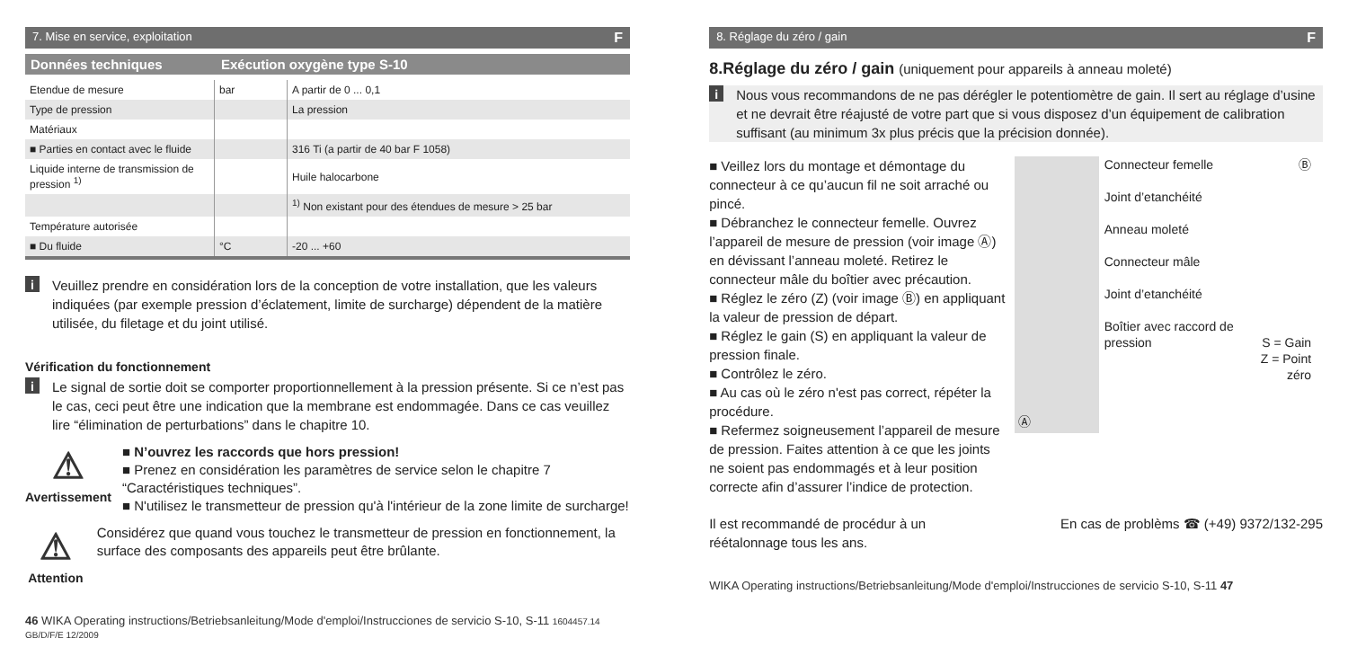7. Mise en service, exploitation F
Données techniques Exécution oxygène type S-10
| Etendue de mesure | bar | A partir de 0 ... 0,1 |
| Type de pression | | La pression |
| Matériaux | | |
| ■ Parties en contact avec le fluide | | 316 Ti (a partir de 40 bar F 1058) |
| Liquide interne de transmission de pression <sup>1)</sup> | | Huile halocarbone |
| | | <sup>1)</sup> Non existant pour des étendues de mesure > 25 bar |
| Température autorisée | | |
| ■ Du fluide | °C | -20 ... +60 |
i
Veuillez prendre en considération lors de la conception de votre installation, que les valeurs indiquées (par exemple pression d’éclatement, limite de surcharge) dépendent de la matière utilisée, du filetage et du joint utilisé.
Vérification du fonctionnement
i
Le signal de sortie doit se comporter proportionnellement à la pression présente. Si ce n’est pas le cas, ceci peut être une indication que la membrane est endommagée. Dans ce cas veuillez lire “élimination de perturbations” dans le chapitre 10.
⚠
Avertissement
■ N’ouvrez les raccords que hors pression!
■ Prenez en considération les paramètres de service selon le chapitre 7 “Caractéristiques techniques”.
■ N'utilisez le transmetteur de pression qu'à l'intérieur de la zone limite de surcharge!
⚠
Attention
Considérez que quand vous touchez le transmetteur de pression en fonctionnement, la surface des composants des appareils peut être brûlante.
46 WIKA Operating instructions/Betriebsanleitung/Mode d'emploi/Instrucciones de servicio S-10, S-11 1604457.14 GB/D/F/E 12/2009
8. Réglage du zéro / gain F
8.Réglage du zéro / gain (uniquement pour appareils à anneau moleté)
i
Nous vous recommandons de ne pas dérégler le potentiomètre de gain. Il sert au réglage d’usine et ne devrait être réajusté de votre part que si vous disposez d’un équipement de calibration suffisant (au minimum 3x plus précis que la précision donnée).
■ Veillez lors du montage et démontage du connecteur à ce qu’aucun fil ne soit arraché ou pincé.
■ Débranchez le connecteur femelle. Ouvrez l’appareil de mesure de pression (voir image Ⓐ) en dévissant l’anneau moleté. Retirez le connecteur mâle du boîtier avec précaution.
■ Réglez le zéro (Z) (voir image Ⓑ) en appliquant la valeur de pression de départ.
■ Réglez le gain (S) en appliquant la valeur de pression finale.
■ Contrôlez le zéro.
■ Au cas où le zéro n'est pas correct, répéter la procédure.
■ Refermez soigneusement l’appareil de mesure de pression. Faites attention à ce que les joints ne soient pas endommagés et à leur position correcte afin d’assurer l’indice de protection.
Ⓐ
Connecteur femelle
Joint d’etanchéité
Anneau moleté
Connecteur mâle
Joint d’etanchéité
Boîtier avec raccord de pression
Ⓑ
S = Gain
Z = Point zéro
Il est recommandé de procédur à un réétalonnage tous les ans.
En cas de problèms ☎ (+49) 9372/132-295
WIKA Operating instructions/Betriebsanleitung/Mode d'emploi/Instrucciones de servicio S-10, S-11 47